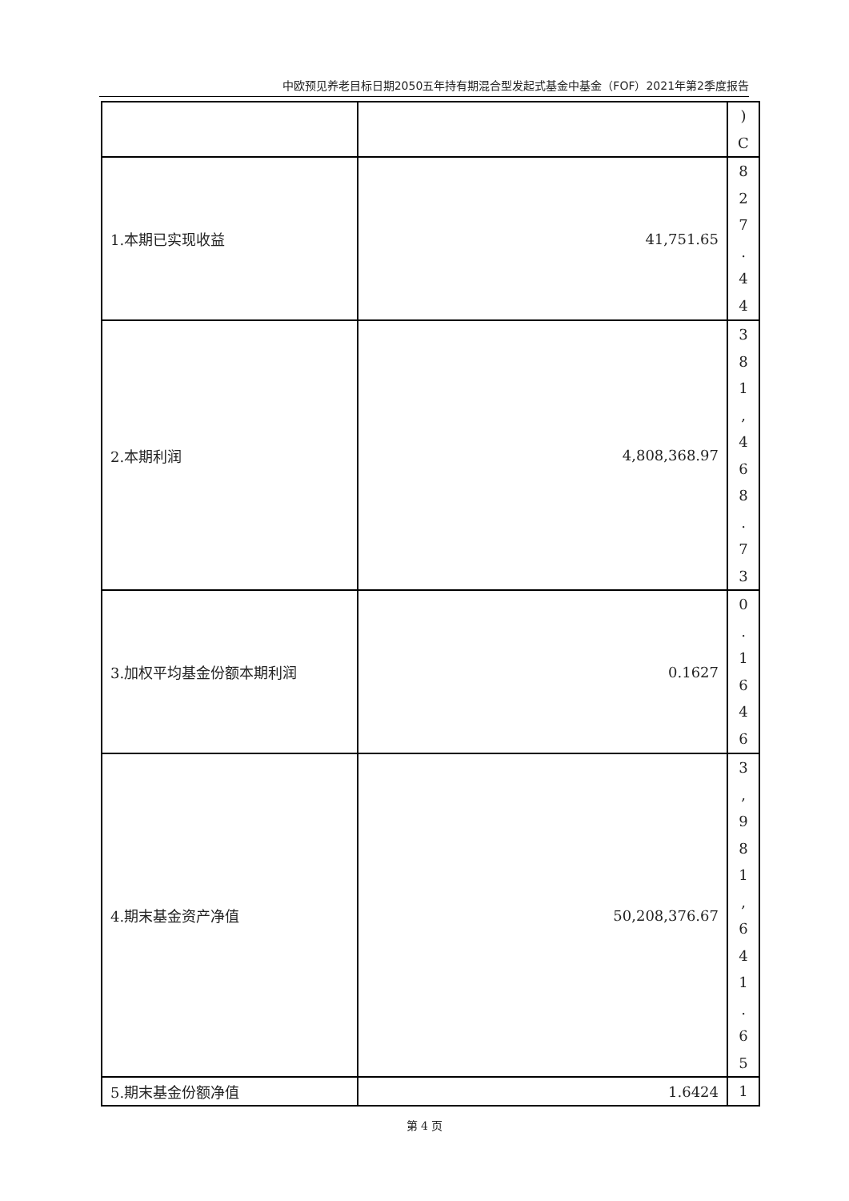中欧预见养老目标日期2050五年持有期混合型发起式基金中基金（FOF）2021年第2季度报告
| | | ) C |
| 1.本期已实现收益 | 41,751.65 | 8 2 7 . 4 4 |
| 2.本期利润 | 4,808,368.97 | 3 8 1 , 4 6 8 . 7 3 |
| 3.加权平均基金份额本期利润 | 0.1627 | 0 . 1 6 4 6 |
| 4.期末基金资产净值 | 50,208,376.67 | 3 , 9 8 1 , 6 4 1 . 6 5 |
| 5.期末基金份额净值 | 1.6424 | 1 |
第 4 页